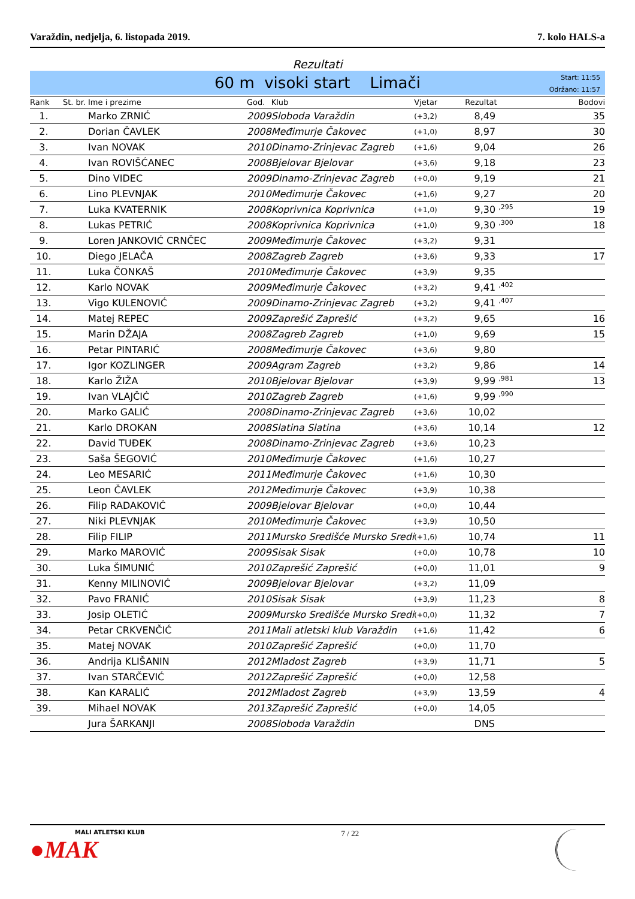Varaždin, nedjelja, 6. listopada 2019. 7. kolo HALS-a
Rezultati
60 m visoki start Limači
Start: 11:55
Održano: 11:57
| Rank | St. br. | Ime i prezime | God. | Klub | Vjetar | Rezultat | Bodovi |
| --- | --- | --- | --- | --- | --- | --- | --- |
| 1. | | Marko ZRNIĆ | 2009 | Sloboda Varaždin | (+3,2) | 8,49 | 35 |
| 2. | | Dorian ČAVLEK | 2008 | Međimurje Čakovec | (+1,0) | 8,97 | 30 |
| 3. | | Ivan NOVAK | 2010 | Dinamo-Zrinjevac Zagreb | (+1,6) | 9,04 | 26 |
| 4. | | Ivan ROVIŠĆANEC | 2008 | Bjelovar Bjelovar | (+3,6) | 9,18 | 23 |
| 5. | | Dino VIDEC | 2009 | Dinamo-Zrinjevac Zagreb | (+0,0) | 9,19 | 21 |
| 6. | | Lino PLEVNJAK | 2010 | Međimurje Čakovec | (+1,6) | 9,27 | 20 |
| 7. | | Luka KVATERNIK | 2008 | Koprivnica Koprivnica | (+1,0) | 9,30 <sup>,295</sup> | 19 |
| 8. | | Lukas PETRIĆ | 2008 | Koprivnica Koprivnica | (+1,0) | 9,30 <sup>,300</sup> | 18 |
| 9. | | Loren JANKOVIĆ CRNČEC | 2009 | Međimurje Čakovec | (+3,2) | 9,31 | |
| 10. | | Diego JELAČA | 2008 | Zagreb Zagreb | (+3,6) | 9,33 | 17 |
| 11. | | Luka ČONKAŠ | 2010 | Međimurje Čakovec | (+3,9) | 9,35 | |
| 12. | | Karlo NOVAK | 2009 | Međimurje Čakovec | (+3,2) | 9,41 <sup>,402</sup> | |
| 13. | | Vigo KULENOVIĆ | 2009 | Dinamo-Zrinjevac Zagreb | (+3,2) | 9,41 <sup>,407</sup> | |
| 14. | | Matej REPEC | 2009 | Zaprešić Zaprešić | (+3,2) | 9,65 | 16 |
| 15. | | Marin DŽAJA | 2008 | Zagreb Zagreb | (+1,0) | 9,69 | 15 |
| 16. | | Petar PINTARIĆ | 2008 | Međimurje Čakovec | (+3,6) | 9,80 | |
| 17. | | Igor KOZLINGER | 2009 | Agram Zagreb | (+3,2) | 9,86 | 14 |
| 18. | | Karlo ŽIŽA | 2010 | Bjelovar Bjelovar | (+3,9) | 9,99 <sup>,981</sup> | 13 |
| 19. | | Ivan VLAJČIĆ | 2010 | Zagreb Zagreb | (+1,6) | 9,99 <sup>,990</sup> | |
| 20. | | Marko GALIĆ | 2008 | Dinamo-Zrinjevac Zagreb | (+3,6) | 10,02 | |
| 21. | | Karlo DROKAN | 2008 | Slatina Slatina | (+3,6) | 10,14 | 12 |
| 22. | | David TUĐEK | 2008 | Dinamo-Zrinjevac Zagreb | (+3,6) | 10,23 | |
| 23. | | Saša ŠEGOVIĆ | 2010 | Međimurje Čakovec | (+1,6) | 10,27 | |
| 24. | | Leo MESARIĆ | 2011 | Međimurje Čakovec | (+1,6) | 10,30 | |
| 25. | | Leon ČAVLEK | 2012 | Međimurje Čakovec | (+3,9) | 10,38 | |
| 26. | | Filip RADAKOVIĆ | 2009 | Bjelovar Bjelovar | (+0,0) | 10,44 | |
| 27. | | Niki PLEVNJAK | 2010 | Međimurje Čakovec | (+3,9) | 10,50 | |
| 28. | | Filip FILIP | 2011 | Mursko Središće Mursko Sredi | (+1,6) | 10,74 | 11 |
| 29. | | Marko MAROVIĆ | 2009 | Sisak Sisak | (+0,0) | 10,78 | 10 |
| 30. | | Luka ŠIMUNIĆ | 2010 | Zaprešić Zaprešić | (+0,0) | 11,01 | 9 |
| 31. | | Kenny MILINOVIĆ | 2009 | Bjelovar Bjelovar | (+3,2) | 11,09 | |
| 32. | | Pavo FRANIĆ | 2010 | Sisak Sisak | (+3,9) | 11,23 | 8 |
| 33. | | Josip OLETIĆ | 2009 | Mursko Središće Mursko Sredi | (+0,0) | 11,32 | 7 |
| 34. | | Petar CRKVENČIĆ | 2011 | Mali atletski klub Varaždin | (+1,6) | 11,42 | 6 |
| 35. | | Matej NOVAK | 2010 | Zaprešić Zaprešić | (+0,0) | 11,70 | |
| 36. | | Andrija KLIŠANIN | 2012 | Mladost Zagreb | (+3,9) | 11,71 | 5 |
| 37. | | Ivan STARČEVIĆ | 2012 | Zaprešić Zaprešić | (+0,0) | 12,58 | |
| 38. | | Kan KARALIĆ | 2012 | Mladost Zagreb | (+3,9) | 13,59 | 4 |
| 39. | | Mihael NOVAK | 2013 | Zaprešić Zaprešić | (+0,0) | 14,05 | |
| | | Jura ŠARKANJI | 2008 | Sloboda Varaždin | | DNS | |
MALI ATLETSKI KLUB
●MAK
7 / 22